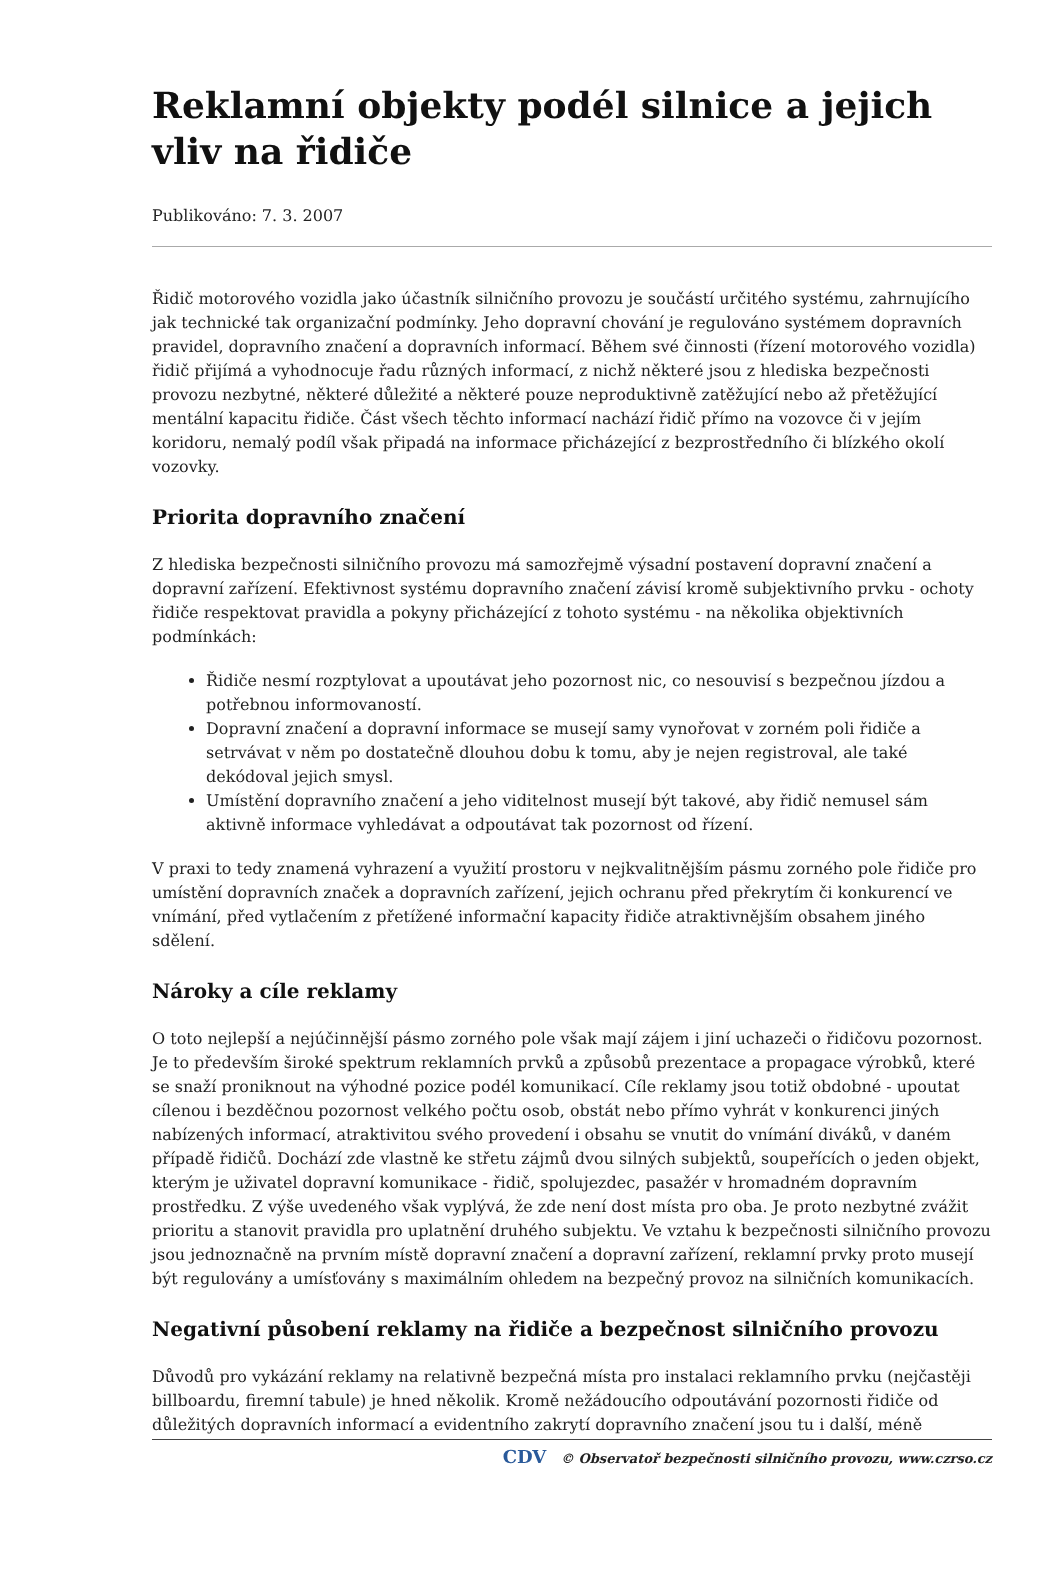Reklamní objekty podél silnice a jejich vliv na řidiče
Publikováno: 7. 3. 2007
Řidič motorového vozidla jako účastník silničního provozu je součástí určitého systému, zahrnujícího jak technické tak organizační podmínky. Jeho dopravní chování je regulováno systémem dopravních pravidel, dopravního značení a dopravních informací. Během své činnosti (řízení motorového vozidla) řidič přijímá a vyhodnocuje řadu různých informací, z nichž některé jsou z hlediska bezpečnosti provozu nezbytné, některé důležité a některé pouze neproduktivně zatěžující nebo až přetěžující mentální kapacitu řidiče. Část všech těchto informací nachází řidič přímo na vozovce či v jejím koridoru, nemalý podíl však připadá na informace přicházející z bezprostředního či blízkého okolí vozovky.
Priorita dopravního značení
Z hlediska bezpečnosti silničního provozu má samozřejmě výsadní postavení dopravní značení a dopravní zařízení. Efektivnost systému dopravního značení závisí kromě subjektivního prvku - ochoty řidiče respektovat pravidla a pokyny přicházející z tohoto systému - na několika objektivních podmínkách:
Řidiče nesmí rozptylovat a upoutávat jeho pozornost nic, co nesouvisí s bezpečnou jízdou a potřebnou informovaností.
Dopravní značení a dopravní informace se musejí samy vynořovat v zorném poli řidiče a setrvávat v něm po dostatečně dlouhou dobu k tomu, aby je nejen registroval, ale také dekódoval jejich smysl.
Umístění dopravního značení a jeho viditelnost musejí být takové, aby řidič nemusel sám aktivně informace vyhledávat a odpoutávat tak pozornost od řízení.
V praxi to tedy znamená vyhrazení a využití prostoru v nejkvalitnějším pásmu zorného pole řidiče pro umístění dopravních značek a dopravních zařízení, jejich ochranu před překrytím či konkurencí ve vnímání, před vytlačením z přetížené informační kapacity řidiče atraktivnějším obsahem jiného sdělení.
Nároky a cíle reklamy
O toto nejlepší a nejúčinnější pásmo zorného pole však mají zájem i jiní uchazeči o řidičovu pozornost. Je to především široké spektrum reklamních prvků a způsobů prezentace a propagace výrobků, které se snaží proniknout na výhodné pozice podél komunikací. Cíle reklamy jsou totiž obdobné - upoutat cílenou i bezděčnou pozornost velkého počtu osob, obstát nebo přímo vyhrát v konkurenci jiných nabízených informací, atraktivitou svého provedení i obsahu se vnutit do vnímání diváků, v daném případě řidičů. Dochází zde vlastně ke střetu zájmů dvou silných subjektů, soupeřících o jeden objekt, kterým je uživatel dopravní komunikace - řidič, spolujezdec, pasažér v hromadném dopravním prostředku. Z výše uvedeného však vyplývá, že zde není dost místa pro oba. Je proto nezbytné zvážit prioritu a stanovit pravidla pro uplatnění druhého subjektu. Ve vztahu k bezpečnosti silničního provozu jsou jednoznačně na prvním místě dopravní značení a dopravní zařízení, reklamní prvky proto musejí být regulovány a umísťovány s maximálním ohledem na bezpečný provoz na silničních komunikacích.
Negativní působení reklamy na řidiče a bezpečnost silničního provozu
Důvodů pro vykázání reklamy na relativně bezpečná místa pro instalaci reklamního prvku (nejčastěji billboardu, firemní tabule) je hned několik. Kromě nežádoucího odpoutávání pozornosti řidiče od důležitých dopravních informací a evidentního zakrytí dopravního značení jsou tu i další, méně
CDV © Observatoř bezpečnosti silničního provozu, www.czrso.cz